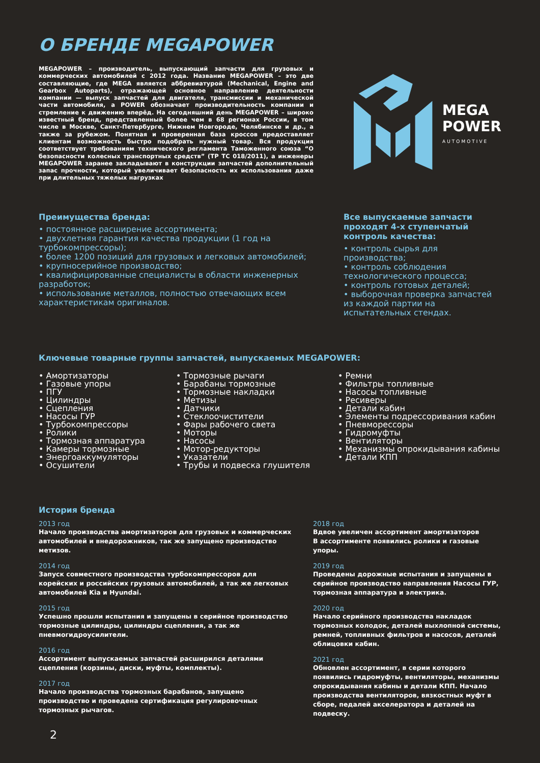О БРЕНДЕ MEGAPOWER
MEGAPOWER – производитель, выпускающий запчасти для грузовых и коммерческих автомобилей с 2012 года. Название MEGAPOWER – это две составляющие, где MEGA является аббревиатурой (Mechanical, Engine and Gearbox Autoparts), отражающей основное направление деятельности компании — выпуск запчастей для двигателя, трансмиссии и механической части автомобиля, а POWER обозначает производительность компании и стремление к движению вперёд. На сегодняшний день MEGAPOWER – широко известный бренд, представленный более чем в 68 регионах России, в том числе в Москве, Санкт-Петербурге, Нижнем Новгороде, Челябинске и др., а также за рубежом. Понятная и проверенная база кроссов предоставляет клиентам возможность быстро подобрать нужный товар. Вся продукция соответствует требованиям технического регламента Таможенного союза “О безопасности колесных транспортных средств” (ТР ТС 018/2011), а инженеры MEGAPOWER заранее закладывают в конструкции запчастей дополнительный запас прочности, который увеличивает безопасность их использования даже при длительных тяжелых нагрузках
MEGA
POWER
AUTOMOTIVE
Преимущества бренда:
• постоянное расширение ассортимента;
• двухлетняя гарантия качества продукции (1 год на турбокомпрессоры);
• более 1200 позиций для грузовых и легковых автомобилей;
• крупносерийное производство;
• квалифицированные специалисты в области инженерных разработок;
• использование металлов, полностью отвечающих всем характеристикам оригиналов.
Все выпускаемые запчасти проходят 4-х ступенчатый контроль качества:
• контроль сырья для производства;
• контроль соблюдения технологического процесса;
• контроль готовых деталей;
• выборочная проверка запчастей из каждой партии на испытательных стендах.
Ключевые товарные группы запчастей, выпускаемых MEGAPOWER:
• Амортизаторы
• Газовые упоры
• ПГУ
• Цилиндры
• Сцепления
• Насосы ГУР
• Турбокомпрессоры
• Ролики
• Тормозная аппаратура
• Камеры тормозные
• Энергоаккумуляторы
• Осушители
• Тормозные рычаги
• Барабаны тормозные
• Тормозные накладки
• Метизы
• Датчики
• Стеклоочистители
• Фары рабочего света
• Моторы
• Насосы
• Мотор-редукторы
• Указатели
• Трубы и подвеска глушителя
• Ремни
• Фильтры топливные
• Насосы топливные
• Ресиверы
• Детали кабин
• Элементы подрессоривания кабин
• Пневморессоры
• Гидромуфты
• Вентиляторы
• Механизмы опрокидывания кабины
• Детали КПП
История бренда
2013 год
Начало производства амортизаторов для грузовых и коммерческих автомобилей и внедорожников, так же запущено производство метизов.
2014 год
Запуск совместного производства турбокомпрессоров для корейских и российских грузовых автомобилей, а так же легковых автомобилей Kia и Hyundai.
2015 год
Успешно прошли испытания и запущены в серийное производство тормозные цилиндры, цилиндры сцепления, а так же пневмогидроусилители.
2016 год
Ассортимент выпускаемых запчастей расширился деталями сцепления (корзины, диски, муфты, комплекты).
2017 год
Начало производства тормозных барабанов, запущено производство и проведена сертификация регулировочных тормозных рычагов.
2018 год
Вдвое увеличен ассортимент амортизаторов
В ассортименте появились ролики и газовые упоры.
2019 год
Проведены дорожные испытания и запущены в серийное производство направления Насосы ГУР, тормозная аппаратура и электрика.
2020 год
Начало серийного производства накладок тормозных колодок, деталей выхлопной системы, ремней, топливных фильтров и насосов, деталей облицовки кабин.
2021 год
Обновлен ассортимент, в серии которого появились гидромуфты, вентиляторы, механизмы опрокидывания кабины и детали КПП. Начало производства вентиляторов, вязкостных муфт в сборе, педалей акселератора и деталей на подвеску.
2